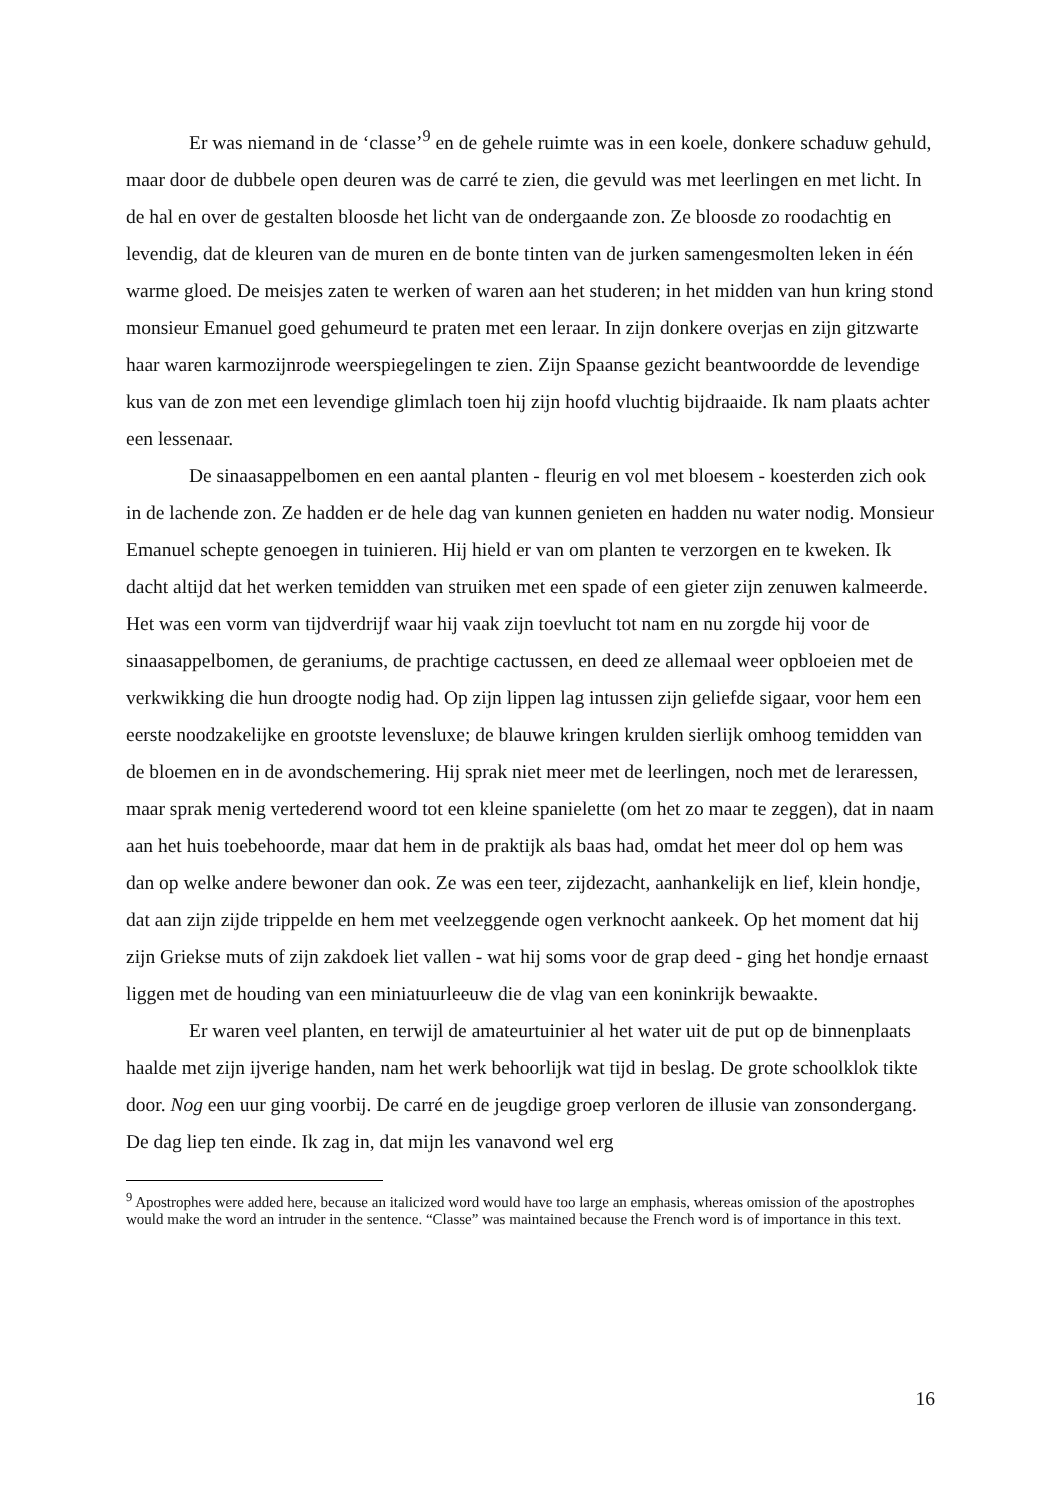Er was niemand in de ‘classe’<sup>9</sup> en de gehele ruimte was in een koele, donkere schaduw gehuld, maar door de dubbele open deuren was de carré te zien, die gevuld was met leerlingen en met licht. In de hal en over de gestalten bloosde het licht van de ondergaande zon. Ze bloosde zo roodachtig en levendig, dat de kleuren van de muren en de bonte tinten van de jurken samengesmolten leken in één warme gloed. De meisjes zaten te werken of waren aan het studeren; in het midden van hun kring stond monsieur Emanuel goed gehumeurd te praten met een leraar. In zijn donkere overjas en zijn gitzwarte haar waren karmozijnrode weerspiegelingen te zien. Zijn Spaanse gezicht beantwoordde de levendige kus van de zon met een levendige glimlach toen hij zijn hoofd vluchtig bijdraaide. Ik nam plaats achter een lessenaar.
De sinaasappelbomen en een aantal planten - fleurig en vol met bloesem - koesterden zich ook in de lachende zon. Ze hadden er de hele dag van kunnen genieten en hadden nu water nodig. Monsieur Emanuel schepte genoegen in tuinieren. Hij hield er van om planten te verzorgen en te kweken. Ik dacht altijd dat het werken temidden van struiken met een spade of een gieter zijn zenuwen kalmeerde. Het was een vorm van tijdverdrijf waar hij vaak zijn toevlucht tot nam en nu zorgde hij voor de sinaasappelbomen, de geraniums, de prachtige cactussen, en deed ze allemaal weer opbloeien met de verkwikking die hun droogte nodig had. Op zijn lippen lag intussen zijn geliefde sigaar, voor hem een eerste noodzakelijke en grootste levensluxe; de blauwe kringen krulden sierlijk omhoog temidden van de bloemen en in de avondschemering. Hij sprak niet meer met de leerlingen, noch met de leraressen, maar sprak menig vertederend woord tot een kleine spanielette (om het zo maar te zeggen), dat in naam aan het huis toebehoorde, maar dat hem in de praktijk als baas had, omdat het meer dol op hem was dan op welke andere bewoner dan ook. Ze was een teer, zijdezacht, aanhankelijk en lief, klein hondje, dat aan zijn zijde trippelde en hem met veelzeggende ogen verknocht aankeek. Op het moment dat hij zijn Griekse muts of zijn zakdoek liet vallen - wat hij soms voor de grap deed - ging het hondje ernaast liggen met de houding van een miniatuurleeuw die de vlag van een koninkrijk bewaakte.
Er waren veel planten, en terwijl de amateurtuinier al het water uit de put op de binnenplaats haalde met zijn ijverige handen, nam het werk behoorlijk wat tijd in beslag. De grote schoolklok tikte door. Nog een uur ging voorbij. De carré en de jeugdige groep verloren de illusie van zonsondergang. De dag liep ten einde. Ik zag in, dat mijn les vanavond wel erg
<sup>9</sup> Apostrophes were added here, because an italicized word would have too large an emphasis, whereas omission of the apostrophes would make the word an intruder in the sentence. “Classe” was maintained because the French word is of importance in this text.
16